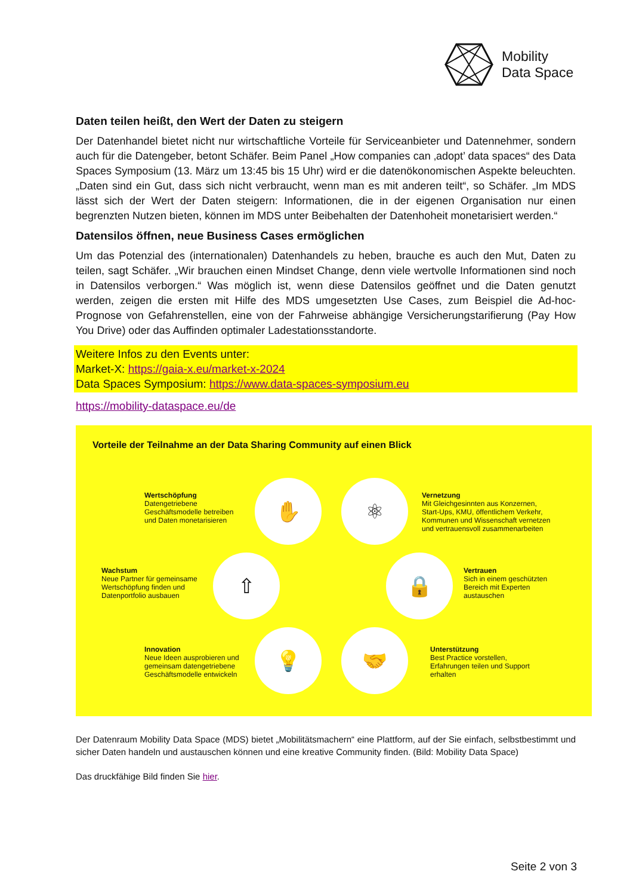Mobility
Data Space
Daten teilen heißt, den Wert der Daten zu steigern
Der Datenhandel bietet nicht nur wirtschaftliche Vorteile für Serviceanbieter und Datennehmer, sondern auch für die Datengeber, betont Schäfer. Beim Panel „How companies can ‚adopt’ data spaces“ des Data Spaces Symposium (13. März um 13:45 bis 15 Uhr) wird er die datenökonomischen Aspekte beleuchten. „Daten sind ein Gut, dass sich nicht verbraucht, wenn man es mit anderen teilt“, so Schäfer. „Im MDS lässt sich der Wert der Daten steigern: Informationen, die in der eigenen Organisation nur einen begrenzten Nutzen bieten, können im MDS unter Beibehalten der Datenhoheit monetarisiert werden.“
Datensilos öffnen, neue Business Cases ermöglichen
Um das Potenzial des (internationalen) Datenhandels zu heben, brauche es auch den Mut, Daten zu teilen, sagt Schäfer. „Wir brauchen einen Mindset Change, denn viele wertvolle Informationen sind noch in Datensilos verborgen.“ Was möglich ist, wenn diese Datensilos geöffnet und die Daten genutzt werden, zeigen die ersten mit Hilfe des MDS umgesetzten Use Cases, zum Beispiel die Ad-hoc-Prognose von Gefahrenstellen, eine von der Fahrweise abhängige Versicherungstarifierung (Pay How You Drive) oder das Auffinden optimaler Ladestationsstandorte.
Weitere Infos zu den Events unter:
Market-X: https://gaia-x.eu/market-x-2024
Data Spaces Symposium: https://www.data-spaces-symposium.eu
https://mobility-dataspace.eu/de
Vorteile der Teilnahme an der Data Sharing Community auf einen Blick
✋ ⚛
⇧ 🔒
💡 🤝
Wertschöpfung
Datengetriebene
Geschäftsmodelle betreiben
und Daten monetarisieren
Vernetzung
Mit Gleichgesinnten aus Konzernen,
Start-Ups, KMU, öffentlichem Verkehr,
Kommunen und Wissenschaft vernetzen
und vertrauensvoll zusammenarbeiten
Wachstum
Neue Partner für gemeinsame
Wertschöpfung finden und
Datenportfolio ausbauen
Vertrauen
Sich in einem geschützten
Bereich mit Experten
austauschen
Innovation
Neue Ideen ausprobieren und
gemeinsam datengetriebene
Geschäftsmodelle entwickeln
Unterstützung
Best Practice vorstellen,
Erfahrungen teilen und Support
erhalten
Der Datenraum Mobility Data Space (MDS) bietet „Mobilitätsmachern“ eine Plattform, auf der Sie einfach, selbstbestimmt und sicher Daten handeln und austauschen können und eine kreative Community finden. (Bild: Mobility Data Space)
Das druckfähige Bild finden Sie hier.
Seite 2 von 3